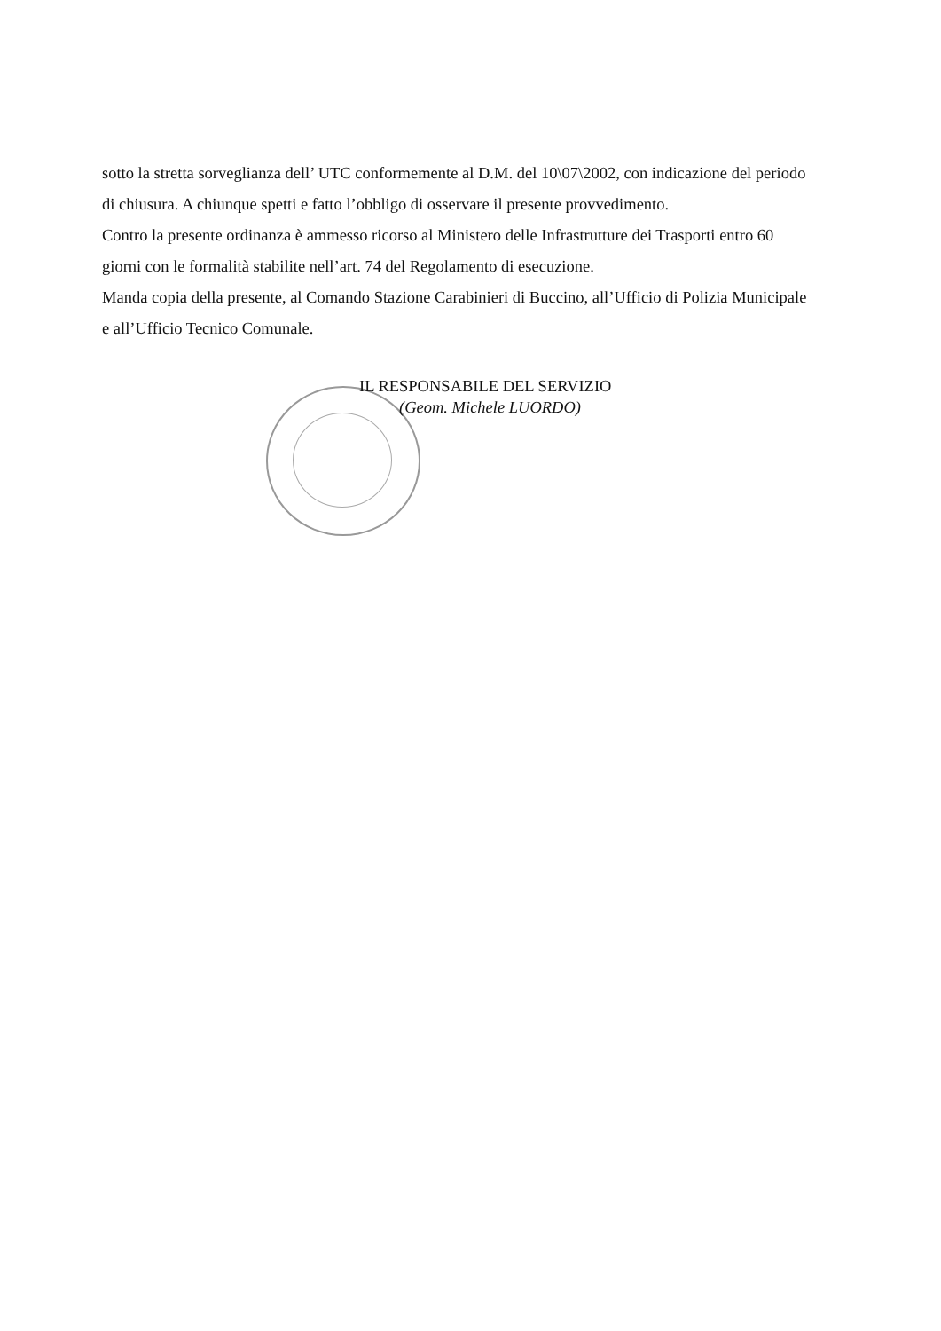sotto la stretta sorveglianza dell’ UTC conformemente al D.M. del 10\07\2002, con indicazione del periodo di chiusura. A chiunque spetti e fatto l’obbligo di osservare il presente provvedimento.
Contro la presente ordinanza è ammesso ricorso al Ministero delle Infrastrutture dei Trasporti entro 60 giorni con le formalità stabilite nell’art. 74 del Regolamento di esecuzione.
Manda copia della presente, al Comando Stazione Carabinieri di Buccino, all’Ufficio di Polizia Municipale e all’Ufficio Tecnico Comunale.
IL RESPONSABILE DEL SERVIZIO
(Geom. Michele LUORDO)